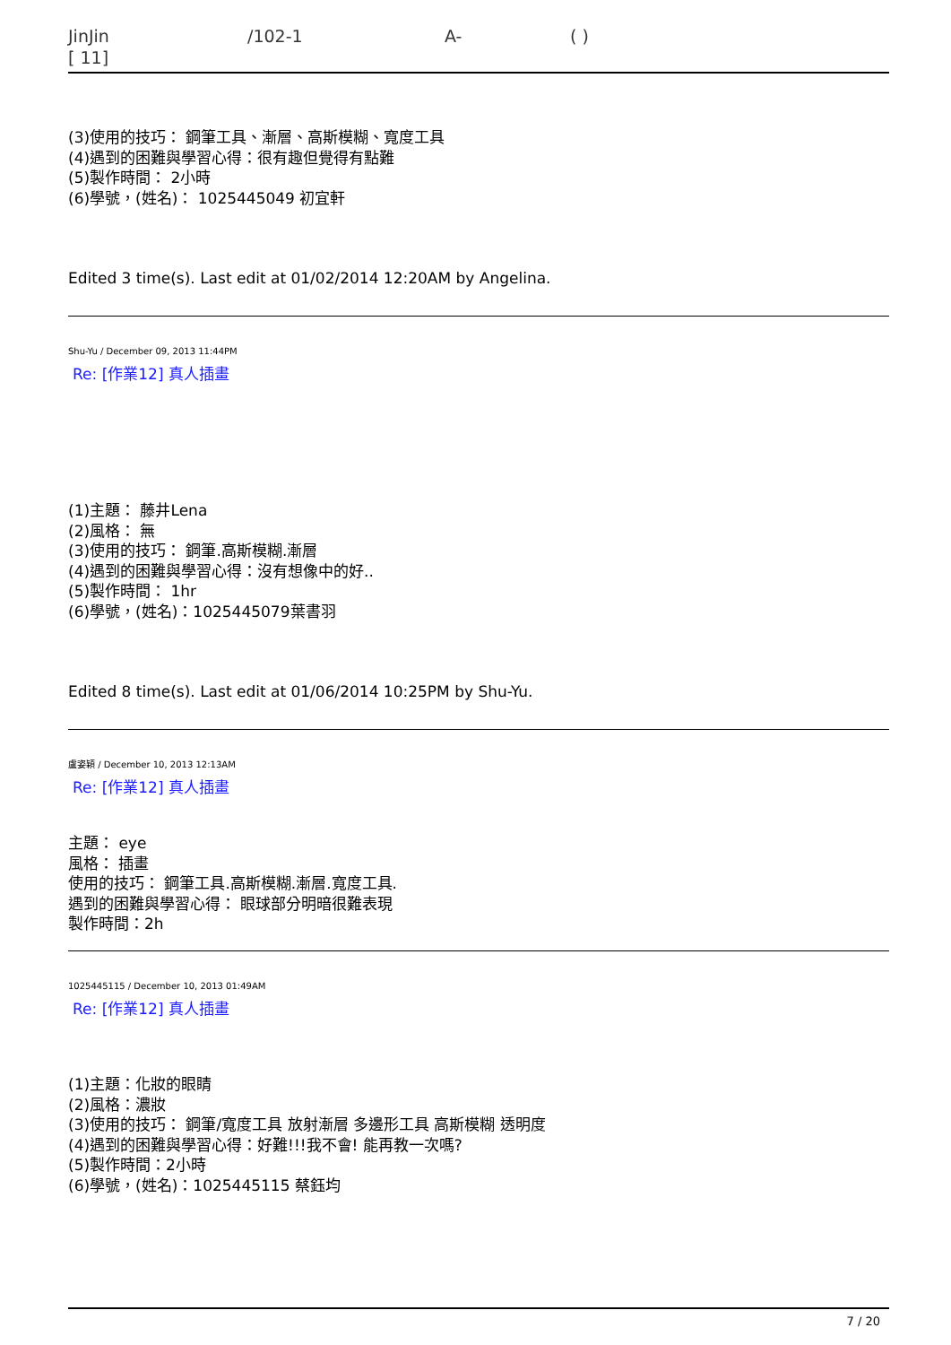JinJin /102-1 A- ( )
[ 11]
(3)使用的技巧： 鋼筆工具、漸層、高斯模糊、寬度工具
(4)遇到的困難與學習心得：很有趣但覺得有點難
(5)製作時間： 2小時
(6)學號，(姓名)： 1025445049 初宜軒
Edited 3 time(s). Last edit at 01/02/2014 12:20AM by Angelina.
Shu-Yu / December 09, 2013 11:44PM
Re: [作業12] 真人插畫
(1)主題： 藤井Lena
(2)風格： 無
(3)使用的技巧： 鋼筆.高斯模糊.漸層
(4)遇到的困難與學習心得：沒有想像中的好..
(5)製作時間： 1hr
(6)學號，(姓名)：1025445079葉書羽
Edited 8 time(s). Last edit at 01/06/2014 10:25PM by Shu-Yu.
盧姿穎 / December 10, 2013 12:13AM
Re: [作業12] 真人插畫
主題： eye
風格： 插畫
使用的技巧： 鋼筆工具.高斯模糊.漸層.寬度工具.
遇到的困難與學習心得： 眼球部分明暗很難表現
製作時間：2h
1025445115 / December 10, 2013 01:49AM
Re: [作業12] 真人插畫
(1)主題：化妝的眼睛
(2)風格：濃妝
(3)使用的技巧： 鋼筆/寬度工具 放射漸層 多邊形工具 高斯模糊 透明度
(4)遇到的困難與學習心得：好難!!!我不會! 能再教一次嗎?
(5)製作時間：2小時
(6)學號，(姓名)：1025445115 蔡鈺均
7 / 20